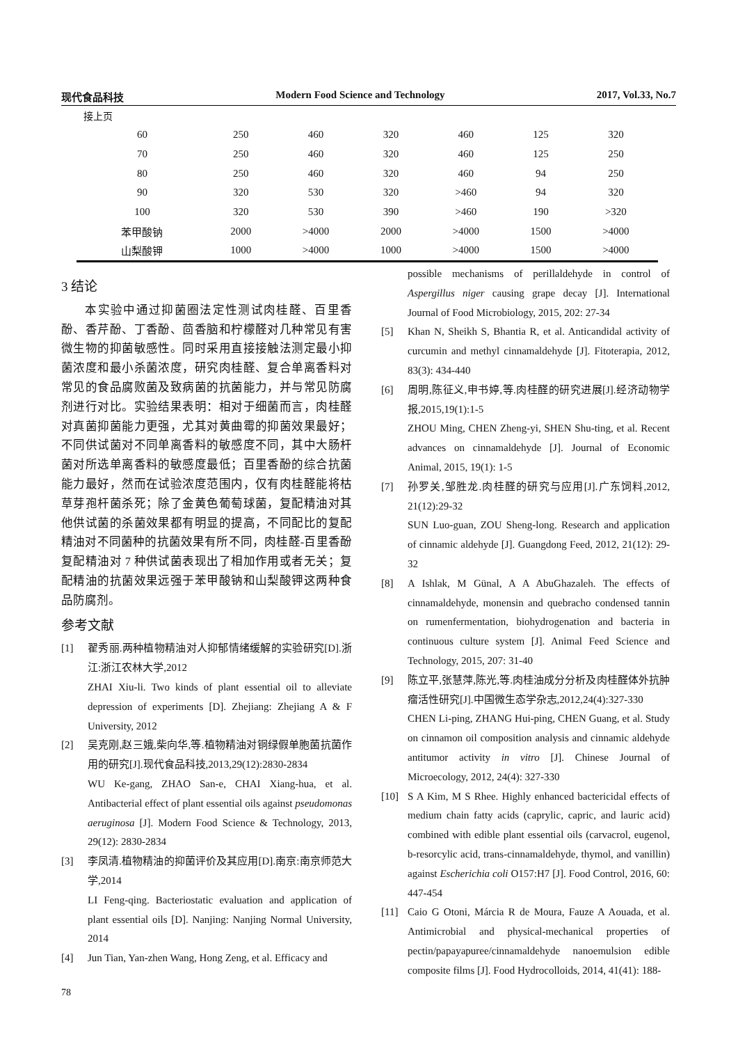现代食品科技 Modern Food Science and Technology 2017, Vol.33, No.7
接上页
| 60 | 250 | 460 | 320 | 460 | 125 | 320 |
| 70 | 250 | 460 | 320 | 460 | 125 | 250 |
| 80 | 250 | 460 | 320 | 460 | 94 | 250 |
| 90 | 320 | 530 | 320 | >460 | 94 | 320 |
| 100 | 320 | 530 | 390 | >460 | 190 | >320 |
| 苯甲酸钠 | 2000 | >4000 | 2000 | >4000 | 1500 | >4000 |
| 山梨酸钾 | 1000 | >4000 | 1000 | >4000 | 1500 | >4000 |
3 结论
  本实验中通过抑菌圈法定性测试肉桂醛、百里香酚、香芹酚、丁香酚、茴香脑和柠檬醛对几种常见有害微生物的抑菌敏感性。同时采用直接接触法测定最小抑菌浓度和最小杀菌浓度，研究肉桂醛、复合单离香料对常见的食品腐败菌及致病菌的抗菌能力，并与常见防腐剂进行对比。实验结果表明：相对于细菌而言，肉桂醛对真菌抑菌能力更强，尤其对黄曲霉的抑菌效果最好；不同供试菌对不同单离香料的敏感度不同，其中大肠杆菌对所选单离香料的敏感度最低；百里香酚的综合抗菌能力最好，然而在试验浓度范围内，仅有肉桂醛能将枯草芽孢杆菌杀死；除了金黄色葡萄球菌，复配精油对其他供试菌的杀菌效果都有明显的提高，不同配比的复配精油对不同菌种的抗菌效果有所不同，肉桂醛-百里香酚复配精油对 7 种供试菌表现出了相加作用或者无关；复配精油的抗菌效果远强于苯甲酸钠和山梨酸钾这两种食品防腐剂。
参考文献
[1] 翟秀丽.两种植物精油对人抑郁情绪缓解的实验研究[D].浙江:浙江农林大学,2012
ZHAI Xiu-li. Two kinds of plant essential oil to alleviate depression of experiments [D]. Zhejiang: Zhejiang A & F University, 2012
[2] 吴克刚,赵三娥,柴向华,等.植物精油对铜绿假单胞菌抗菌作用的研究[J].现代食品科技,2013,29(12):2830-2834
WU Ke-gang, ZHAO San-e, CHAI Xiang-hua, et al. Antibacterial effect of plant essential oils against pseudomonas aeruginosa [J]. Modern Food Science & Technology, 2013, 29(12): 2830-2834
[3] 李凤清.植物精油的抑菌评价及其应用[D].南京:南京师范大学,2014
LI Feng-qing. Bacteriostatic evaluation and application of plant essential oils [D]. Nanjing: Nanjing Normal University, 2014
[4] Jun Tian, Yan-zhen Wang, Hong Zeng, et al. Efficacy and
possible mechanisms of perillaldehyde in control of Aspergillus niger causing grape decay [J]. International Journal of Food Microbiology, 2015, 202: 27-34
[5] Khan N, Sheikh S, Bhantia R, et al. Anticandidal activity of curcumin and methyl cinnamaldehyde [J]. Fitoterapia, 2012, 83(3): 434-440
[6] 周明,陈征义,申书婷,等.肉桂醛的研究进展[J].经济动物学报,2015,19(1):1-5
ZHOU Ming, CHEN Zheng-yi, SHEN Shu-ting, et al. Recent advances on cinnamaldehyde [J]. Journal of Economic Animal, 2015, 19(1): 1-5
[7] 孙罗关,邹胜龙.肉桂醛的研究与应用[J].广东饲料,2012, 21(12):29-32
SUN Luo-guan, ZOU Sheng-long. Research and application of cinnamic aldehyde [J]. Guangdong Feed, 2012, 21(12): 29-32
[8] A Ishlak, M Günal, A A AbuGhazaleh. The effects of cinnamaldehyde, monensin and quebracho condensed tannin on rumenfermentation, biohydrogenation and bacteria in continuous culture system [J]. Animal Feed Science and Technology, 2015, 207: 31-40
[9] 陈立平,张慧萍,陈光,等.肉桂油成分分析及肉桂醛体外抗肿瘤活性研究[J].中国微生态学杂志,2012,24(4):327-330
CHEN Li-ping, ZHANG Hui-ping, CHEN Guang, et al. Study on cinnamon oil composition analysis and cinnamic aldehyde antitumor activity in vitro [J]. Chinese Journal of Microecology, 2012, 24(4): 327-330
[10] S A Kim, M S Rhee. Highly enhanced bactericidal effects of medium chain fatty acids (caprylic, capric, and lauric acid) combined with edible plant essential oils (carvacrol, eugenol, b-resorcylic acid, trans-cinnamaldehyde, thymol, and vanillin) against Escherichia coli O157:H7 [J]. Food Control, 2016, 60: 447-454
[11] Caio G Otoni, Márcia R de Moura, Fauze A Aouada, et al. Antimicrobial and physical-mechanical properties of pectin/papayapuree/cinnamaldehyde nanoemulsion edible composite films [J]. Food Hydrocolloids, 2014, 41(41): 188-
78